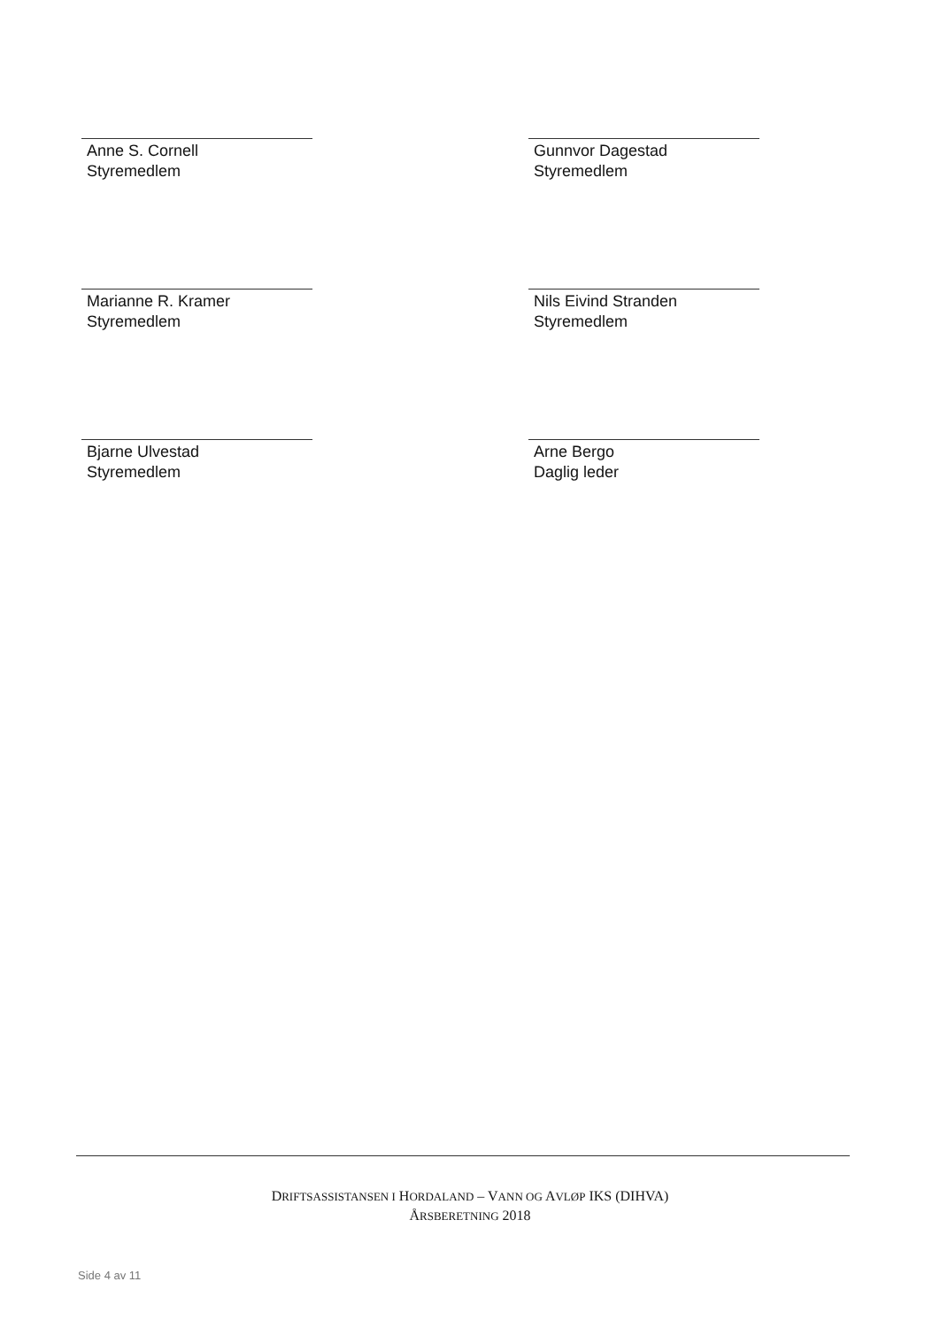Anne S. Cornell
Styremedlem
Marianne R. Kramer
Styremedlem
Bjarne Ulvestad
Styremedlem
Gunnvor Dagestad
Styremedlem
Nils Eivind Stranden
Styremedlem
Arne Bergo
Daglig leder
DRIFTSASSISTANSEN I HORDALAND – VANN OG AVLØP IKS (DIHVA)
ÅRSBERETNING 2018
Side 4 av 11